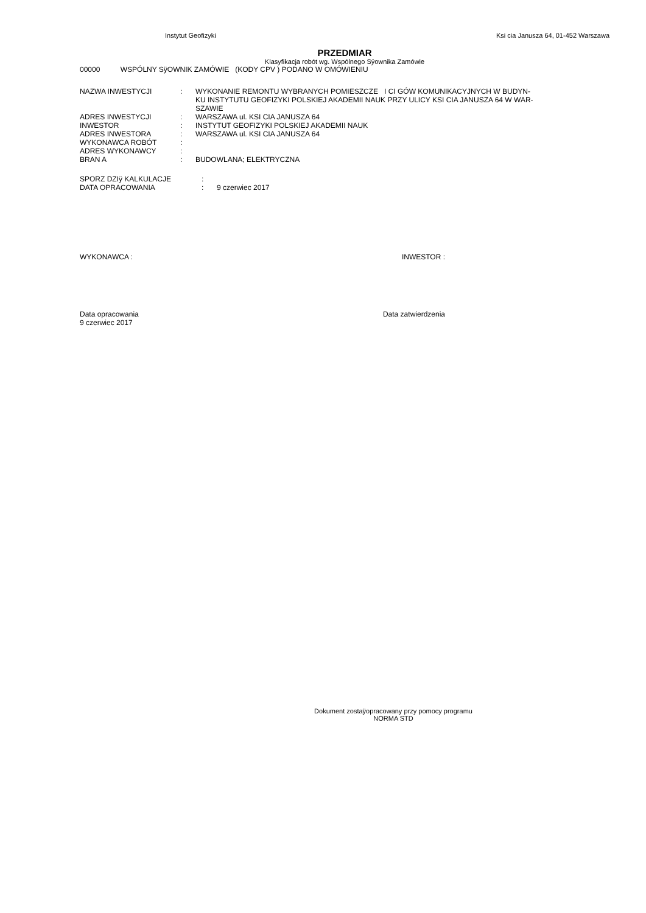Instytut Geofizyki Ksi cia Janusza 64, 01-452 Warszawa
PRZEDMIAR
Klasyfikacja robót wg. Wspólnego Sÿownika Zamówie
00000 WSPÓLNY SÿOWNIK ZAMÓWIE (KODY CPV ) PODANO W OMÓWIENIU
| NAZWA INWESTYCJI | : | WYKONANIE REMONTU WYBRANYCH POMIESZCZE I CI GÓW KOMUNIKACYJNYCH W BUDYN- KU INSTYTUTU GEOFIZYKI POLSKIEJ AKADEMII NAUK PRZY ULICY KSI CIA JANUSZA 64 W WAR- SZAWIE |
| ADRES INWESTYCJI | : | WARSZAWA ul. KSI CIA JANUSZA 64 |
| INWESTOR | : | INSTYTUT GEOFIZYKI POLSKIEJ AKADEMII NAUK |
| ADRES INWESTORA | : | WARSZAWA ul. KSI CIA JANUSZA 64 |
| WYKONAWCA ROBÓT | : | |
| ADRES WYKONAWCY | : | |
| BRAN A | : | BUDOWLANA; ELEKTRYCZNA |
| SPORZ DZIÿ KALKULACJE | : | |
| DATA OPRACOWANIA | : | 9 czerwiec 2017 |
WYKONAWCA : INWESTOR :
Data opracowania
9 czerwiec 2017 Data zatwierdzenia
Dokument zostaÿopracowany przy pomocy programu
NORMA STD